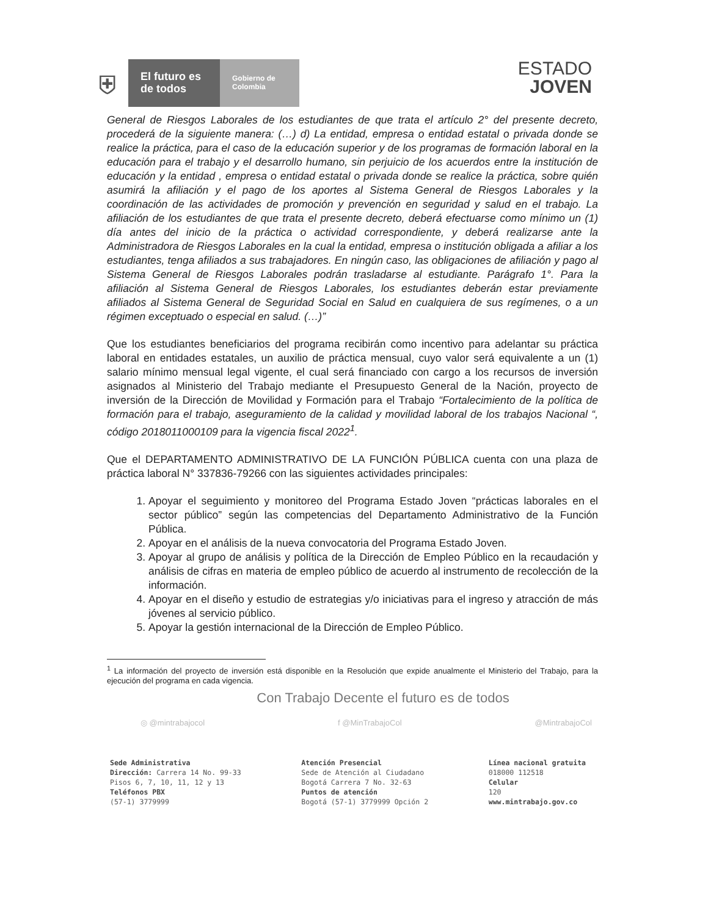⛨
El futuro es de todos
Gobierno de Colombia
ESTADO
JOVEN
General de Riesgos Laborales de los estudiantes de que trata el artículo 2° del presente decreto, procederá de la siguiente manera: (…) d) La entidad, empresa o entidad estatal o privada donde se realice la práctica, para el caso de la educación superior y de los programas de formación laboral en la educación para el trabajo y el desarrollo humano, sin perjuicio de los acuerdos entre la institución de educación y la entidad , empresa o entidad estatal o privada donde se realice la práctica, sobre quién asumirá la afiliación y el pago de los aportes al Sistema General de Riesgos Laborales y la coordinación de las actividades de promoción y prevención en seguridad y salud en el trabajo. La afiliación de los estudiantes de que trata el presente decreto, deberá efectuarse como mínimo un (1) día antes del inicio de la práctica o actividad correspondiente, y deberá realizarse ante la Administradora de Riesgos Laborales en la cual la entidad, empresa o institución obligada a afiliar a los estudiantes, tenga afiliados a sus trabajadores. En ningún caso, las obligaciones de afiliación y pago al Sistema General de Riesgos Laborales podrán trasladarse al estudiante. Parágrafo 1°. Para la afiliación al Sistema General de Riesgos Laborales, los estudiantes deberán estar previamente afiliados al Sistema General de Seguridad Social en Salud en cualquiera de sus regímenes, o a un régimen exceptuado o especial en salud. (…)”
Que los estudiantes beneficiarios del programa recibirán como incentivo para adelantar su práctica laboral en entidades estatales, un auxilio de práctica mensual, cuyo valor será equivalente a un (1) salario mínimo mensual legal vigente, el cual será financiado con cargo a los recursos de inversión asignados al Ministerio del Trabajo mediante el Presupuesto General de la Nación, proyecto de inversión de la Dirección de Movilidad y Formación para el Trabajo “Fortalecimiento de la política de formación para el trabajo, aseguramiento de la calidad y movilidad laboral de los trabajos Nacional “, código 2018011000109 para la vigencia fiscal 2022<sup>1</sup>.
Que el DEPARTAMENTO ADMINISTRATIVO DE LA FUNCIÓN PÚBLICA cuenta con una plaza de práctica laboral N° 337836-79266 con las siguientes actividades principales:
1. Apoyar el seguimiento y monitoreo del Programa Estado Joven “prácticas laborales en el sector público” según las competencias del Departamento Administrativo de la Función Pública.
2. Apoyar en el análisis de la nueva convocatoria del Programa Estado Joven.
3. Apoyar al grupo de análisis y política de la Dirección de Empleo Público en la recaudación y análisis de cifras en materia de empleo público de acuerdo al instrumento de recolección de la información.
4. Apoyar en el diseño y estudio de estrategias y/o iniciativas para el ingreso y atracción de más jóvenes al servicio público.
5. Apoyar la gestión internacional de la Dirección de Empleo Público.
<sup>1</sup> La información del proyecto de inversión está disponible en la Resolución que expide anualmente el Ministerio del Trabajo, para la ejecución del programa en cada vigencia.
Con Trabajo Decente el futuro es de todos
◎ @mintrabajocol f @MinTrabajoCol @MintrabajoCol
Sede Administrativa
Dirección: Carrera 14 No. 99-33
Pisos 6, 7, 10, 11, 12 y 13
Teléfonos PBX
(57-1) 3779999
Atención Presencial
Sede de Atención al Ciudadano
Bogotá Carrera 7 No. 32-63
Puntos de atención
Bogotá (57-1) 3779999 Opción 2
Línea nacional gratuita
018000 112518
Celular
120
www.mintrabajo.gov.co